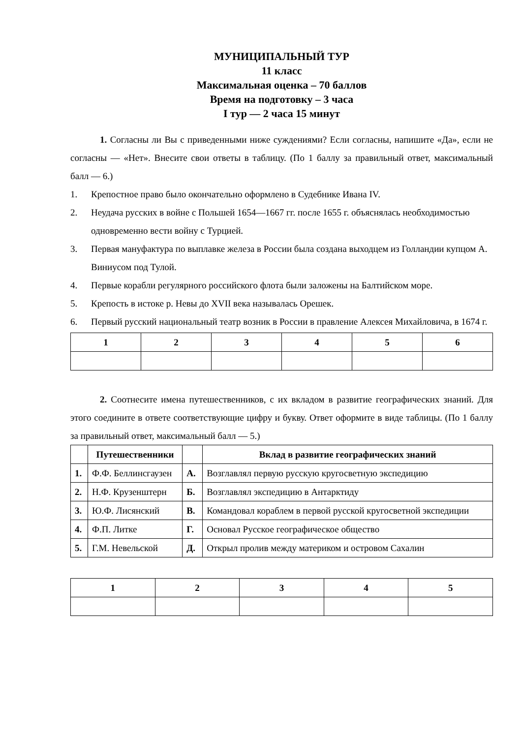МУНИЦИПАЛЬНЫЙ ТУР
11 класс
Максимальная оценка – 70 баллов
Время на подготовку – 3 часа
I тур — 2 часа 15 минут
1. Согласны ли Вы с приведенными ниже суждениями? Если согласны, напишите «Да», если не согласны — «Нет». Внесите свои ответы в таблицу. (По 1 баллу за правильный ответ, максимальный балл — 6.)
1. Крепостное право было окончательно оформлено в Судебнике Ивана IV.
2. Неудача русских в войне с Польшей 1654—1667 гг. после 1655 г. объяснялась необходимостью одновременно вести войну с Турцией.
3. Первая мануфактура по выплавке железа в России была создана выходцем из Голландии купцом А. Виниусом под Тулой.
4. Первые корабли регулярного российского флота были заложены на Балтийском море.
5. Крепость в истоке р. Невы до XVII века называлась Орешек.
6. Первый русский национальный театр возник в России в правление Алексея Михайловича, в 1674 г.
| 1 | 2 | 3 | 4 | 5 | 6 |
| --- | --- | --- | --- | --- | --- |
2. Соотнесите имена путешественников, с их вкладом в развитие географических знаний. Для этого соедините в ответе соответствующие цифру и букву. Ответ оформите в виде таблицы. (По 1 баллу за правильный ответ, максимальный балл — 5.)
| | Путешественники | | Вклад в развитие географических знаний |
| --- | --- | --- | --- |
| 1. | Ф.Ф. Беллинсгаузен | А. | Возглавлял первую русскую кругосветную экспедицию |
| 2. | Н.Ф. Крузенштерн | Б. | Возглавлял экспедицию в Антарктиду |
| 3. | Ю.Ф. Лисянский | В. | Командовал кораблем в первой русской кругосветной экспедиции |
| 4. | Ф.П. Литке | Г. | Основал Русское географическое общество |
| 5. | Г.М. Невельской | Д. | Открыл пролив между материком и островом Сахалин |
| 1 | 2 | 3 | 4 | 5 |
| --- | --- | --- | --- | --- |